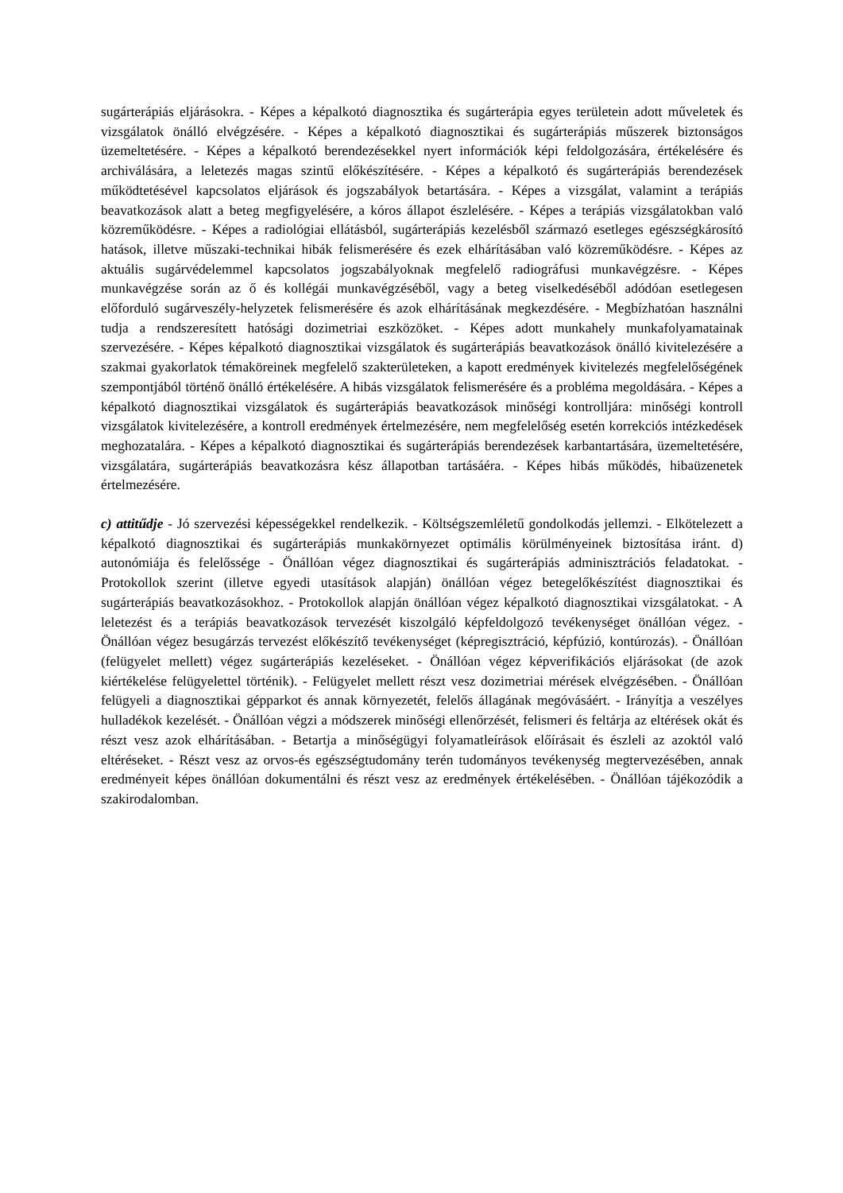sugárterápiás eljárásokra. - Képes a képalkotó diagnosztika és sugárterápia egyes területein adott műveletek és vizsgálatok önálló elvégzésére. - Képes a képalkotó diagnosztikai és sugárterápiás műszerek biztonságos üzemeltetésére. - Képes a képalkotó berendezésekkel nyert információk képi feldolgozására, értékelésére és archiválására, a leletezés magas szintű előkészítésére. - Képes a képalkotó és sugárterápiás berendezések működtetésével kapcsolatos eljárások és jogszabályok betartására. - Képes a vizsgálat, valamint a terápiás beavatkozások alatt a beteg megfigyelésére, a kóros állapot észlelésére. - Képes a terápiás vizsgálatokban való közreműködésre. - Képes a radiológiai ellátásból, sugárterápiás kezelésből származó esetleges egészségkárosító hatások, illetve műszaki-technikai hibák felismerésére és ezek elhárításában való közreműködésre. - Képes az aktuális sugárvédelemmel kapcsolatos jogszabályoknak megfelelő radiográfusi munkavégzésre. - Képes munkavégzése során az ő és kollégái munkavégzéséből, vagy a beteg viselkedéséből adódóan esetlegesen előforduló sugárveszély-helyzetek felismerésére és azok elhárításának megkezdésére. - Megbízhatóan használni tudja a rendszeresített hatósági dozimetriai eszközöket. - Képes adott munkahely munkafolyamatainak szervezésére. - Képes képalkotó diagnosztikai vizsgálatok és sugárterápiás beavatkozások önálló kivitelezésére a szakmai gyakorlatok témaköreinek megfelelő szakterületeken, a kapott eredmények kivitelezés megfelelőségének szempontjából történő önálló értékelésére. A hibás vizsgálatok felismerésére és a probléma megoldására. - Képes a képalkotó diagnosztikai vizsgálatok és sugárterápiás beavatkozások minőségi kontrolljára: minőségi kontroll vizsgálatok kivitelezésére, a kontroll eredmények értelmezésére, nem megfelelőség esetén korrekciós intézkedések meghozatalára. - Képes a képalkotó diagnosztikai és sugárterápiás berendezések karbantartására, üzemeltetésére, vizsgálatára, sugárterápiás beavatkozásra kész állapotban tartásáéra. - Képes hibás működés, hibaüzenetek értelmezésére.
c) attitűdje - Jó szervezési képességekkel rendelkezik. - Költségszemléletű gondolkodás jellemzi. - Elkötelezett a képalkotó diagnosztikai és sugárterápiás munkakörnyezet optimális körülményeinek biztosítása iránt. d) autonómiája és felelőssége - Önállóan végez diagnosztikai és sugárterápiás adminisztrációs feladatokat. - Protokollok szerint (illetve egyedi utasítások alapján) önállóan végez betegelőkészítést diagnosztikai és sugárterápiás beavatkozásokhoz. - Protokollok alapján önállóan végez képalkotó diagnosztikai vizsgálatokat. - A leletezést és a terápiás beavatkozások tervezését kiszolgáló képfeldolgozó tevékenységet önállóan végez. - Önállóan végez besugárzás tervezést előkészítő tevékenységet (képregisztráció, képfúzió, kontúrozás). - Önállóan (felügyelet mellett) végez sugárterápiás kezeléseket. - Önállóan végez képverifikációs eljárásokat (de azok kiértékelése felügyelettel történik). - Felügyelet mellett részt vesz dozimetriai mérések elvégzésében. - Önállóan felügyeli a diagnosztikai gépparkot és annak környezetét, felelős állagának megóvásáért. - Irányítja a veszélyes hulladékok kezelését. - Önállóan végzi a módszerek minőségi ellenőrzését, felismeri és feltárja az eltérések okát és részt vesz azok elhárításában. - Betartja a minőségügyi folyamatleírások előírásait és észleli az azoktól való eltéréseket. - Részt vesz az orvos-és egészségtudomány terén tudományos tevékenység megtervezésében, annak eredményeit képes önállóan dokumentálni és részt vesz az eredmények értékelésében. - Önállóan tájékozódik a szakirodalomban.